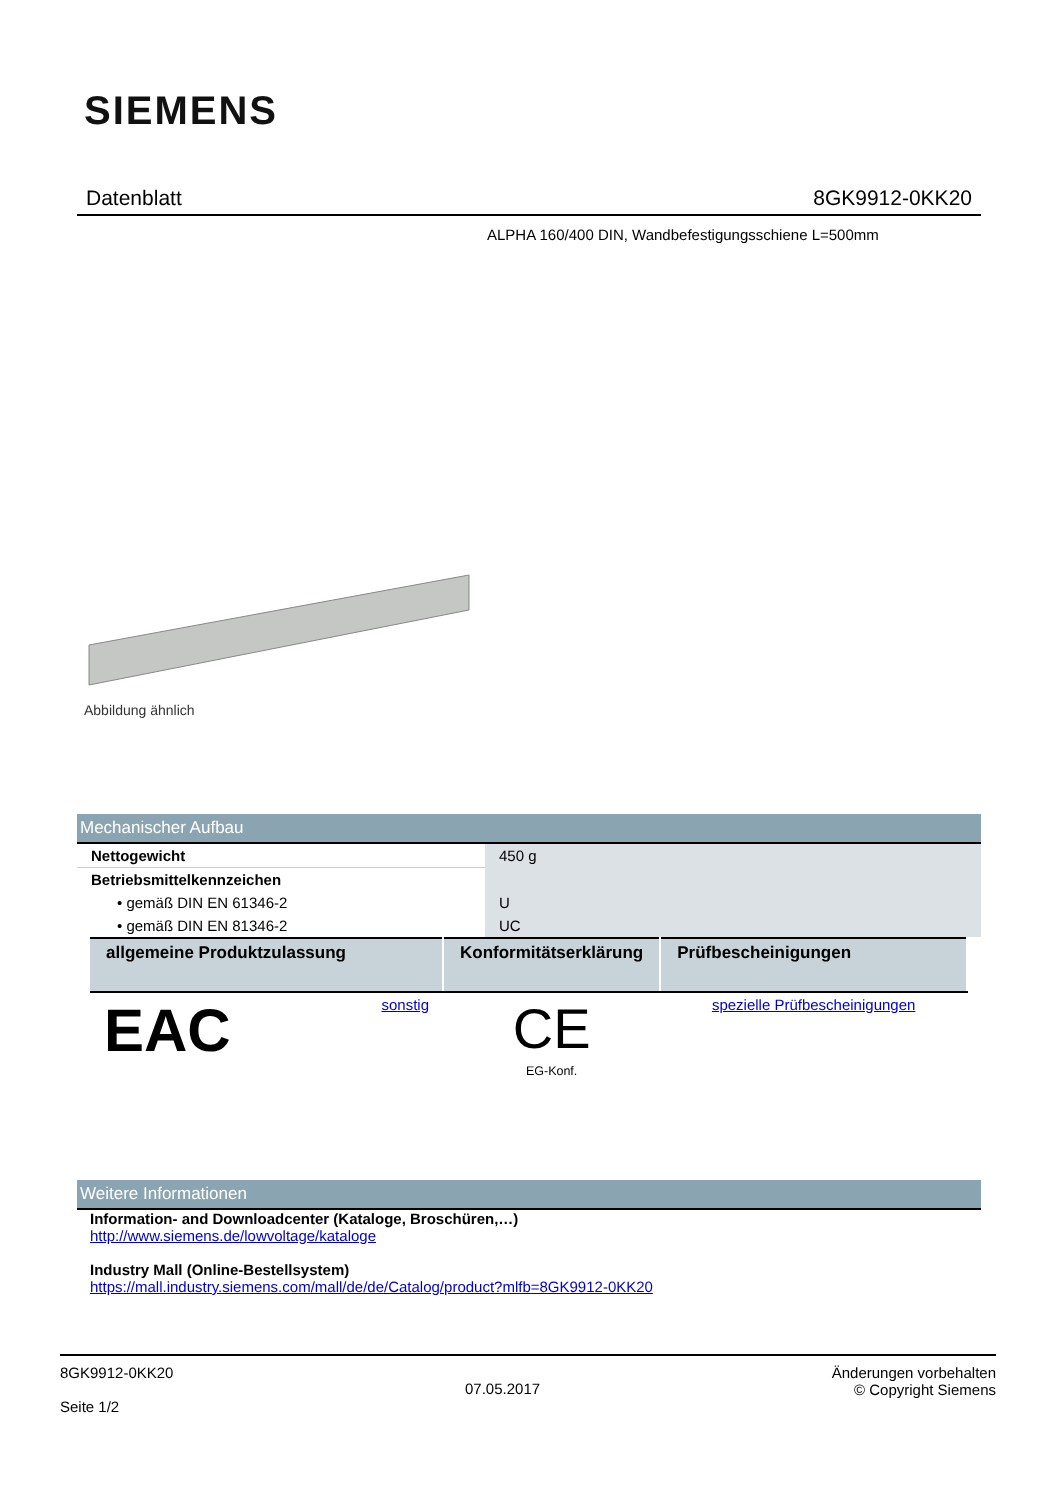SIEMENS
Datenblatt 8GK9912-0KK20
ALPHA 160/400 DIN, Wandbefestigungsschiene L=500mm
Abbildung ähnlich
Mechanischer Aufbau
| Nettogewicht | 450 g |
| Betriebsmittelkennzeichen | |
| • gemäß DIN EN 61346-2 | U |
| • gemäß DIN EN 81346-2 | UC |
| allgemeine Produktzulassung | Konformitätserklärung | Prüfbescheinigungen |
| --- | --- | --- |
| EAC sonstig | CE EG-Konf. | spezielle Prüfbescheinigungen |
Weitere Informationen
Information- and Downloadcenter (Kataloge, Broschüren,…)
http://www.siemens.de/lowvoltage/kataloge
Industry Mall (Online-Bestellsystem)
https://mall.industry.siemens.com/mall/de/de/Catalog/product?mlfb=8GK9912-0KK20
8GK9912-0KK20
Seite 1/2
07.05.2017
Änderungen vorbehalten
© Copyright Siemens